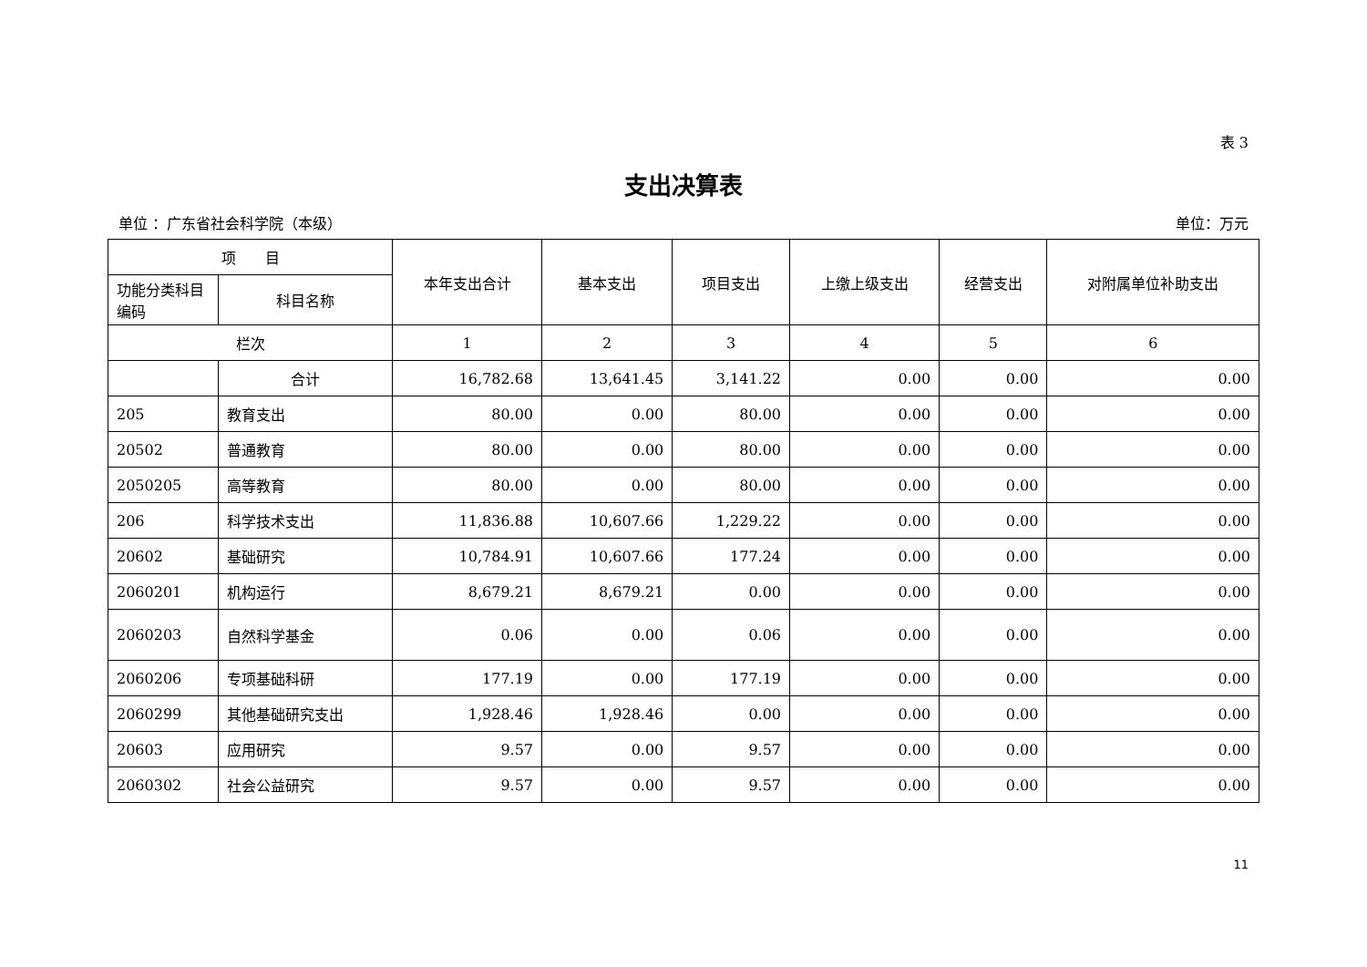表 3
支出决算表
单位 ：广东省社会科学院（本级） 单位：万元
| 项 目 | | 本年支出合计 | 基本支出 | 项目支出 | 上缴上级支出 | 经营支出 | 对附属单位补助支出 |
| --- | --- | --- | --- | --- | --- | --- | --- |
| 功能分类科目编码 | 科目名称 | | | | | | |
| 栏次 | | 1 | 2 | 3 | 4 | 5 | 6 |
| | 合计 | 16,782.68 | 13,641.45 | 3,141.22 | 0.00 | 0.00 | 0.00 |
| 205 | 教育支出 | 80.00 | 0.00 | 80.00 | 0.00 | 0.00 | 0.00 |
| 20502 | 普通教育 | 80.00 | 0.00 | 80.00 | 0.00 | 0.00 | 0.00 |
| 2050205 | 高等教育 | 80.00 | 0.00 | 80.00 | 0.00 | 0.00 | 0.00 |
| 206 | 科学技术支出 | 11,836.88 | 10,607.66 | 1,229.22 | 0.00 | 0.00 | 0.00 |
| 20602 | 基础研究 | 10,784.91 | 10,607.66 | 177.24 | 0.00 | 0.00 | 0.00 |
| 2060201 | 机构运行 | 8,679.21 | 8,679.21 | 0.00 | 0.00 | 0.00 | 0.00 |
| 2060203 | 自然科学基金 | 0.06 | 0.00 | 0.06 | 0.00 | 0.00 | 0.00 |
| 2060206 | 专项基础科研 | 177.19 | 0.00 | 177.19 | 0.00 | 0.00 | 0.00 |
| 2060299 | 其他基础研究支出 | 1,928.46 | 1,928.46 | 0.00 | 0.00 | 0.00 | 0.00 |
| 20603 | 应用研究 | 9.57 | 0.00 | 9.57 | 0.00 | 0.00 | 0.00 |
| 2060302 | 社会公益研究 | 9.57 | 0.00 | 9.57 | 0.00 | 0.00 | 0.00 |
11